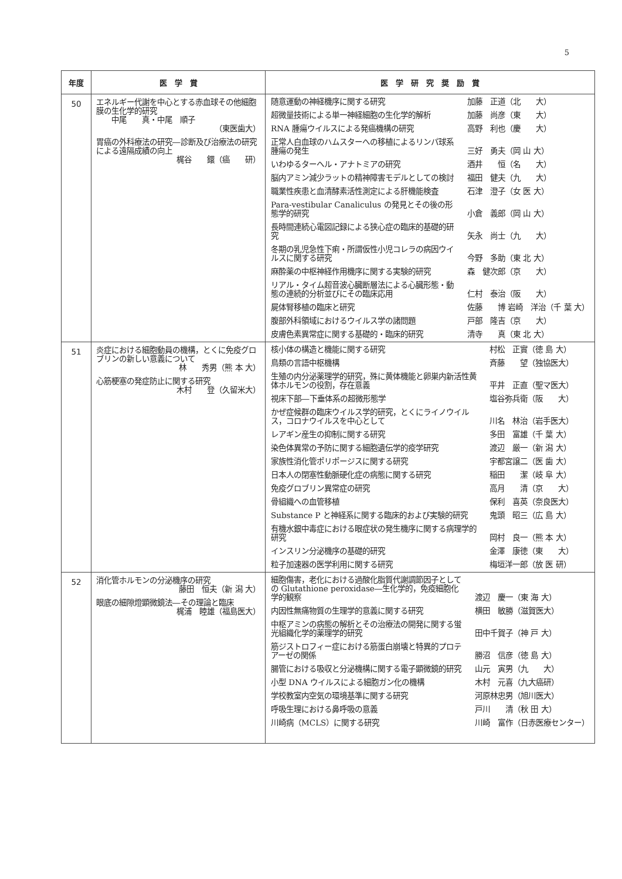5
| 年度 | 医 学 賞 | 医 学 研 究 奨 励 賞 |
| --- | --- | --- |
| 50 | エネルギー代謝を中心とする赤血球その他細胞膜の生化学的研究 中尾 真・中尾 順子 （東医歯大） 胃癌の外科療法の研究―診断及び治療法の研究による遠隔成績の向上 梶谷 鐶（癌 研） | / 随意運動の神経機序に関する研究 / 加藤 正道（北 大） / / 超微量技術による単一神経細胞の生化学的解析 / 加藤 尚彦（東 大） / / RNA 腫瘍ウイルスによる発癌機構の研究 / 高野 利也（慶 大） / / 正常人白血球のハムスターへの移植によるリンパ球系腫瘍の発生 / 三好 勇夫（岡 山 大） / / いわゆるターヘル・アナトミアの研究 / 酒井 恒（名 大） / / 脳内アミン減少ラットの精神障害モデルとしての検討 / 福田 健夫（九 大） / / 職業性疾患と血清酵素活性測定による肝機能検査 / 石津 澄子（女 医 大） / / Para-vestibular Canaliculus の発見とその後の形態学的研究 / 小倉 義郎（岡 山 大） / / 長時間連続心電図記録による狭心症の臨床的基礎的研究 / 矢永 尚士（九 大） / / 冬期の乳児急性下痢・所謂仮性小児コレラの病因ウイルスに関する研究 / 今野 多助（東 北 大） / / 麻酔薬の中枢神経作用機序に関する実験的研究 / 森 健次郎（京 大） / / リアル・タイム超音波心臓断層法による心臓形態・動態の連続的分析並びにその臨床応用 / 仁村 泰治（阪 大） / / 屍体腎移植の臨床と研究 / 佐藤 博 岩崎 洋治（千 葉 大） / / 腹部外科領域におけるウイルス学の諸問題 / 戸部 隆吉（京 大） / / 皮膚色素異常症に関する基礎的・臨床的研究 / 清寺 真（東 北 大） / |
| 51 | 炎症における細胞動員の機構，とくに免疫グロブリンの新しい意義について 林 秀男（熊 本 大） 心筋梗塞の発症防止に関する研究 木村 登（久留米大） | / 核小体の構造と機能に関する研究 / 村松 正實（徳 島 大） / / 鳥類の言語中枢機構 / 斉藤 望（独協医大） / / 生殖の内分泌薬理学的研究，殊に黄体機能と卵巣内新活性黄体ホルモンの役割，存在意義 / 平井 正直（聖マ医大） / / 視床下部―下垂体系の超微形態学 / 塩谷弥兵衛（阪 大） / / かぜ症候群の臨床ウイルス学的研究，とくにライノウイルス，コロナウイルスを中心として / 川名 林治（岩手医大） / / レアギン産生の抑制に関する研究 / 多田 富雄（千 葉 大） / / 染色体異常の予防に関する細胞遺伝学的疫学研究 / 渡辺 厳一（新 潟 大） / / 家族性消化管ポリポージスに関する研究 / 宇都宮譲二（医 歯 大） / / 日本人の閉塞性動脈硬化症の病態に関する研究 / 稲田 潔（岐 阜 大） / / 免疫グロブリン異常症の研究 / 高月 清（京 大） / / 骨組織への血管移植 / 保利 喜英（奈良医大） / / Substance P と神経系に関する臨床的および実験的研究 / 鬼頭 昭三（広 島 大） / / 有機水銀中毒症における眼症状の発生機序に関する病理学的研究 / 岡村 良一（熊 本 大） / / インスリン分泌機序の基礎的研究 / 金澤 康徳（東 大） / / 粒子加速器の医学利用に関する研究 / 梅垣洋一郎（放 医 研） / |
| 52 | 消化管ホルモンの分泌機序の研究 藤田 恒夫（新 潟 大） 眼底の細隙燈顕微鏡法―その理論と臨床 梶浦 睦雄（福島医大） | / 細胞傷害，老化における過酸化脂質代謝調節因子としての Glutathione peroxidase―生化学的，免疫細胞化学的観察 / 渡辺 慶一（東 海 大） / / 内因性無痛物質の生理学的意義に関する研究 / 横田 敏勝（滋賀医大） / / 中枢アミンの病態の解析とその治療法の開発に関する蛍光組織化学的薬理学的研究 / 田中千賀子（神 戸 大） / / 筋ジストロフィー症における筋蛋白崩壊と特異的プロテアーゼの関係 / 勝沼 信彦（徳 島 大） / / 腸管における吸収と分泌機構に関する電子顕微鏡的研究 / 山元 寅男（九 大） / / 小型 DNA ウイルスによる細胞ガン化の機構 / 木村 元喜（九大癌研） / / 学校教室内空気の環境基準に関する研究 / 河原林忠男（旭川医大） / / 呼吸生理における鼻呼吸の意義 / 戸川 清（秋 田 大） / / 川崎病（MCLS）に関する研究 / 川崎 富作（日赤医療センター） / |